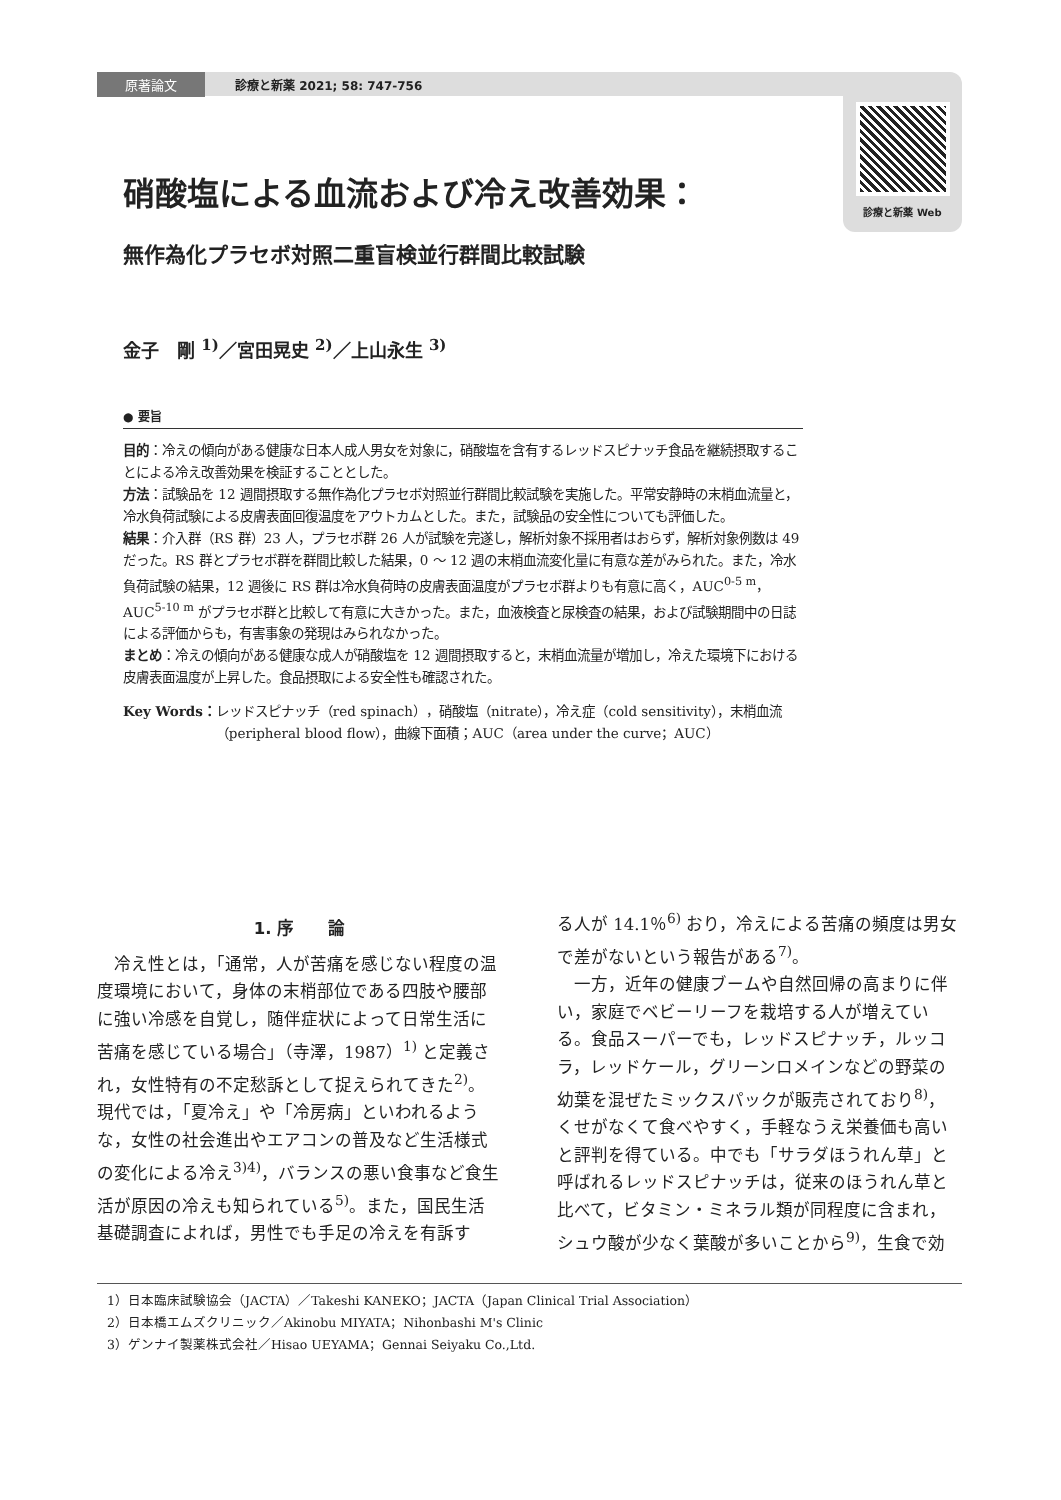原著論文 診療と新薬 2021; 58: 747-756
診療と新薬 Web
硝酸塩による血流および冷え改善効果：
無作為化プラセボ対照二重盲検並行群間比較試験
金子　剛 <sup>1)</sup>／宮田晃史 <sup>2)</sup>／上山永生 <sup>3)</sup>
● 要旨
目的：冷えの傾向がある健康な日本人成人男女を対象に，硝酸塩を含有するレッドスピナッチ食品を継続摂取することによる冷え改善効果を検証することとした。
方法：試験品を 12 週間摂取する無作為化プラセボ対照並行群間比較試験を実施した。平常安静時の末梢血流量と，冷水負荷試験による皮膚表面回復温度をアウトカムとした。また，試験品の安全性についても評価した。
結果：介入群（RS 群）23 人，プラセボ群 26 人が試験を完遂し，解析対象不採用者はおらず，解析対象例数は 49 だった。RS 群とプラセボ群を群間比較した結果，0 〜 12 週の末梢血流変化量に有意な差がみられた。また，冷水負荷試験の結果，12 週後に RS 群は冷水負荷時の皮膚表面温度がプラセボ群よりも有意に高く，AUC<sup>0-5 m</sup>，AUC<sup>5-10 m</sup> がプラセボ群と比較して有意に大きかった。また，血液検査と尿検査の結果，および試験期間中の日誌による評価からも，有害事象の発現はみられなかった。
まとめ：冷えの傾向がある健康な成人が硝酸塩を 12 週間摂取すると，末梢血流量が増加し，冷えた環境下における皮膚表面温度が上昇した。食品摂取による安全性も確認された。
Key Words： レッドスピナッチ（red spinach），硝酸塩（nitrate），冷え症（cold sensitivity），末梢血流（peripheral blood flow），曲線下面積；AUC（area under the curve；AUC）
1. 序　　論
　冷え性とは，「通常，人が苦痛を感じない程度の温度環境において，身体の末梢部位である四肢や腰部に強い冷感を自覚し，随伴症状によって日常生活に苦痛を感じている場合」（寺澤，1987）<sup>1)</sup> と定義され，女性特有の不定愁訴として捉えられてきた<sup>2)</sup>。現代では，「夏冷え」や「冷房病」といわれるような，女性の社会進出やエアコンの普及など生活様式の変化による冷え<sup>3)4)</sup>，バランスの悪い食事など食生活が原因の冷えも知られている<sup>5)</sup>。また，国民生活基礎調査によれば，男性でも手足の冷えを有訴す
る人が 14.1％<sup>6)</sup> おり，冷えによる苦痛の頻度は男女で差がないという報告がある<sup>7)</sup>。
　一方，近年の健康ブームや自然回帰の高まりに伴い，家庭でベビーリーフを栽培する人が増えている。食品スーパーでも，レッドスピナッチ，ルッコラ，レッドケール，グリーンロメインなどの野菜の幼葉を混ぜたミックスパックが販売されており<sup>8)</sup>，くせがなくて食べやすく，手軽なうえ栄養価も高いと評判を得ている。中でも「サラダほうれん草」と呼ばれるレッドスピナッチは，従来のほうれん草と比べて，ビタミン・ミネラル類が同程度に含まれ，シュウ酸が少なく葉酸が多いことから<sup>9)</sup>，生食で効
1）日本臨床試験協会（JACTA）／Takeshi KANEKO；JACTA（Japan Clinical Trial Association）
2）日本橋エムズクリニック／Akinobu MIYATA；Nihonbashi M's Clinic
3）ゲンナイ製薬株式会社／Hisao UEYAMA；Gennai Seiyaku Co.,Ltd.